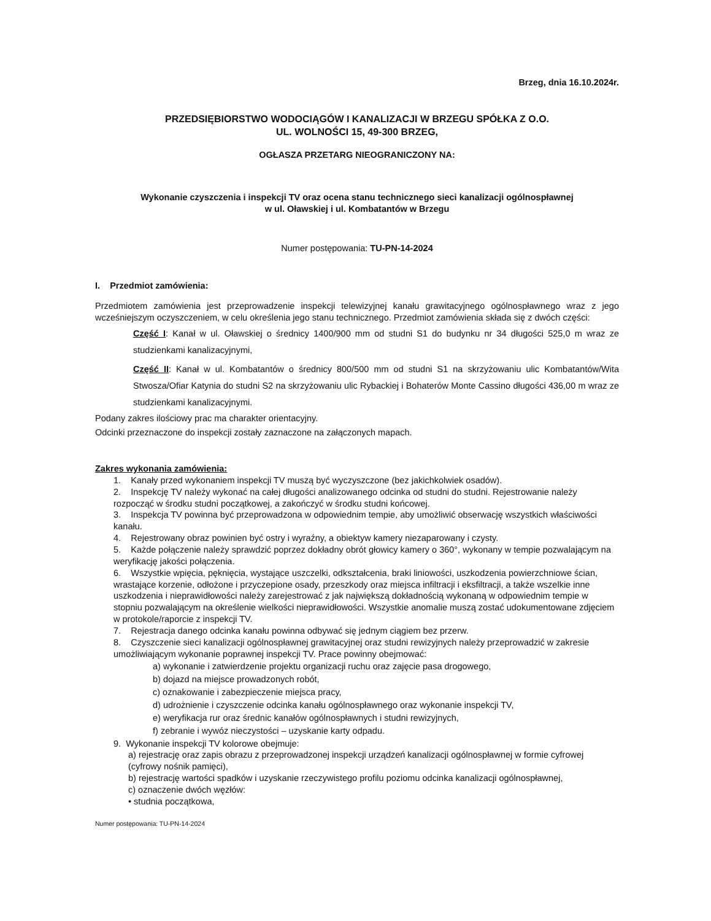Brzeg, dnia 16.10.2024r.
PRZEDSIĘBIORSTWO WODOCIĄGÓW I KANALIZACJI W BRZEGU SPÓŁKA Z O.O.
UL. WOLNOŚCI 15, 49-300 BRZEG,
OGŁASZA PRZETARG NIEOGRANICZONY NA:
Wykonanie czyszczenia i inspekcji TV oraz ocena stanu technicznego sieci kanalizacji ogólnospławnej
w ul. Oławskiej i ul. Kombatantów w Brzegu
Numer postępowania: TU-PN-14-2024
I. Przedmiot zamówienia:
Przedmiotem zamówienia jest przeprowadzenie inspekcji telewizyjnej kanału grawitacyjnego ogólnospławnego wraz z jego wcześniejszym oczyszczeniem, w celu określenia jego stanu technicznego. Przedmiot zamówienia składa się z dwóch części:
Część I: Kanał w ul. Oławskiej o średnicy 1400/900 mm od studni S1 do budynku nr 34 długości 525,0 m wraz ze studzienkami kanalizacyjnymi,
Część II: Kanał w ul. Kombatantów o średnicy 800/500 mm od studni S1 na skrzyżowaniu ulic Kombatantów/Wita Stwosza/Ofiar Katynia do studni S2 na skrzyżowaniu ulic Rybackiej i Bohaterów Monte Cassino długości 436,00 m wraz ze studzienkami kanalizacyjnymi.
Podany zakres ilościowy prac ma charakter orientacyjny.
Odcinki przeznaczone do inspekcji zostały zaznaczone na załączonych mapach.
Zakres wykonania zamówienia:
1. Kanały przed wykonaniem inspekcji TV muszą być wyczyszczone (bez jakichkolwiek osadów).
2. Inspekcję TV należy wykonać na całej długości analizowanego odcinka od studni do studni. Rejestrowanie należy rozpocząć w środku studni początkowej, a zakończyć w środku studni końcowej.
3. Inspekcja TV powinna być przeprowadzona w odpowiednim tempie, aby umożliwić obserwację wszystkich właściwości kanału.
4. Rejestrowany obraz powinien być ostry i wyraźny, a obiektyw kamery niezaparowany i czysty.
5. Każde połączenie należy sprawdzić poprzez dokładny obrót głowicy kamery o 360°, wykonany w tempie pozwalającym na weryfikację jakości połączenia.
6. Wszystkie wpięcia, pęknięcia, wystające uszczelki, odkształcenia, braki liniowości, uszkodzenia powierzchniowe ścian, wrastające korzenie, odłożone i przyczepione osady, przeszkody oraz miejsca infiltracji i eksfiltracji, a także wszelkie inne uszkodzenia i nieprawidłowości należy zarejestrować z jak największą dokładnością wykonaną w odpowiednim tempie w stopniu pozwalającym na określenie wielkości nieprawidłowości. Wszystkie anomalie muszą zostać udokumentowane zdjęciem w protokole/raporcie z inspekcji TV.
7. Rejestracja danego odcinka kanału powinna odbywać się jednym ciągiem bez przerw.
8. Czyszczenie sieci kanalizacji ogólnospławnej grawitacyjnej oraz studni rewizyjnych należy przeprowadzić w zakresie umożliwiającym wykonanie poprawnej inspekcji TV. Prace powinny obejmować:
a) wykonanie i zatwierdzenie projektu organizacji ruchu oraz zajęcie pasa drogowego,
b) dojazd na miejsce prowadzonych robót,
c) oznakowanie i zabezpieczenie miejsca pracy,
d) udrożnienie i czyszczenie odcinka kanału ogólnospławnego oraz wykonanie inspekcji TV,
e) weryfikacja rur oraz średnic kanałów ogólnospławnych i studni rewizyjnych,
f) zebranie i wywóz nieczystości – uzyskanie karty odpadu.
9. Wykonanie inspekcji TV kolorowe obejmuje:
a) rejestrację oraz zapis obrazu z przeprowadzonej inspekcji urządzeń kanalizacji ogólnospławnej w formie cyfrowej (cyfrowy nośnik pamięci),
b) rejestrację wartości spadków i uzyskanie rzeczywistego profilu poziomu odcinka kanalizacji ogólnospławnej,
c) oznaczenie dwóch węzłów:
• studnia początkowa,
Numer postępowania: TU-PN-14-2024